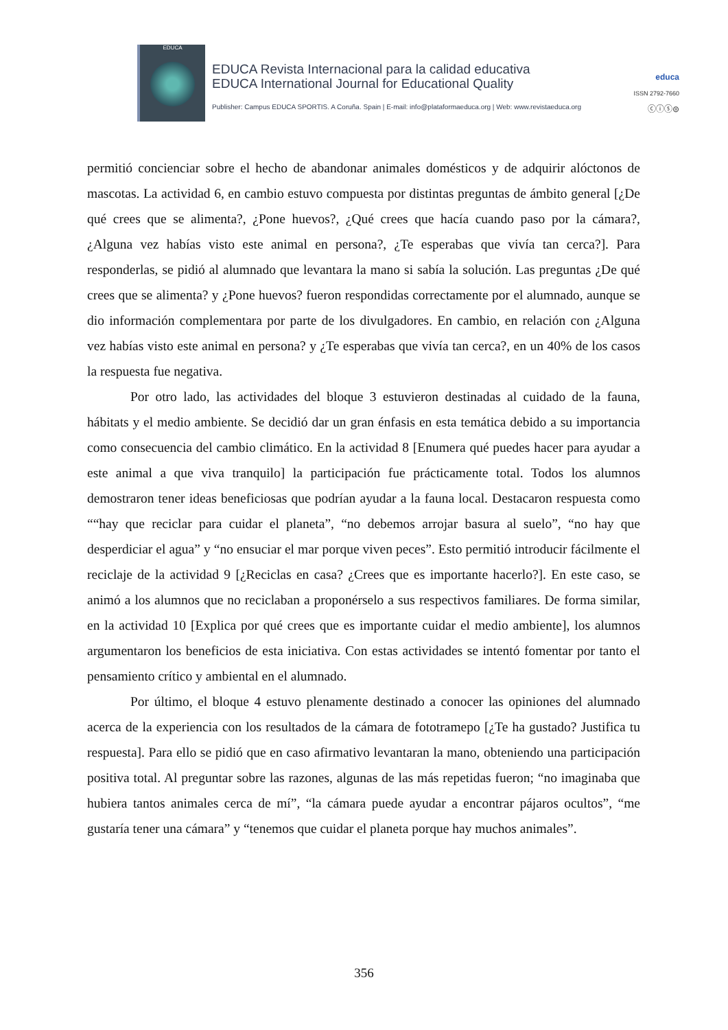EDUCA
EDUCA Revista Internacional para la calidad educativa
EDUCA International Journal for Educational Quality
Publisher: Campus EDUCA SPORTIS. A Coruña. Spain | E-mail: info@plataformaeduca.org | Web: www.revistaeduca.org
educa
ISSN 2792-7660
ⓒⓘⓢ⊜
permitió concienciar sobre el hecho de abandonar animales domésticos y de adquirir alóctonos de mascotas. La actividad 6, en cambio estuvo compuesta por distintas preguntas de ámbito general [¿De qué crees que se alimenta?, ¿Pone huevos?, ¿Qué crees que hacía cuando paso por la cámara?, ¿Alguna vez habías visto este animal en persona?, ¿Te esperabas que vivía tan cerca?]. Para responderlas, se pidió al alumnado que levantara la mano si sabía la solución. Las preguntas ¿De qué crees que se alimenta? y ¿Pone huevos? fueron respondidas correctamente por el alumnado, aunque se dio información complementara por parte de los divulgadores. En cambio, en relación con ¿Alguna vez habías visto este animal en persona? y ¿Te esperabas que vivía tan cerca?, en un 40% de los casos la respuesta fue negativa.
Por otro lado, las actividades del bloque 3 estuvieron destinadas al cuidado de la fauna, hábitats y el medio ambiente. Se decidió dar un gran énfasis en esta temática debido a su importancia como consecuencia del cambio climático. En la actividad 8 [Enumera qué puedes hacer para ayudar a este animal a que viva tranquilo] la participación fue prácticamente total. Todos los alumnos demostraron tener ideas beneficiosas que podrían ayudar a la fauna local. Destacaron respuesta como ““hay que reciclar para cuidar el planeta”, “no debemos arrojar basura al suelo”, “no hay que desperdiciar el agua” y “no ensuciar el mar porque viven peces”. Esto permitió introducir fácilmente el reciclaje de la actividad 9 [¿Reciclas en casa? ¿Crees que es importante hacerlo?]. En este caso, se animó a los alumnos que no reciclaban a proponérselo a sus respectivos familiares. De forma similar, en la actividad 10 [Explica por qué crees que es importante cuidar el medio ambiente], los alumnos argumentaron los beneficios de esta iniciativa. Con estas actividades se intentó fomentar por tanto el pensamiento crítico y ambiental en el alumnado.
Por último, el bloque 4 estuvo plenamente destinado a conocer las opiniones del alumnado acerca de la experiencia con los resultados de la cámara de fototramepo [¿Te ha gustado? Justifica tu respuesta]. Para ello se pidió que en caso afirmativo levantaran la mano, obteniendo una participación positiva total. Al preguntar sobre las razones, algunas de las más repetidas fueron; “no imaginaba que hubiera tantos animales cerca de mí”, “la cámara puede ayudar a encontrar pájaros ocultos”, “me gustaría tener una cámara” y “tenemos que cuidar el planeta porque hay muchos animales”.
356